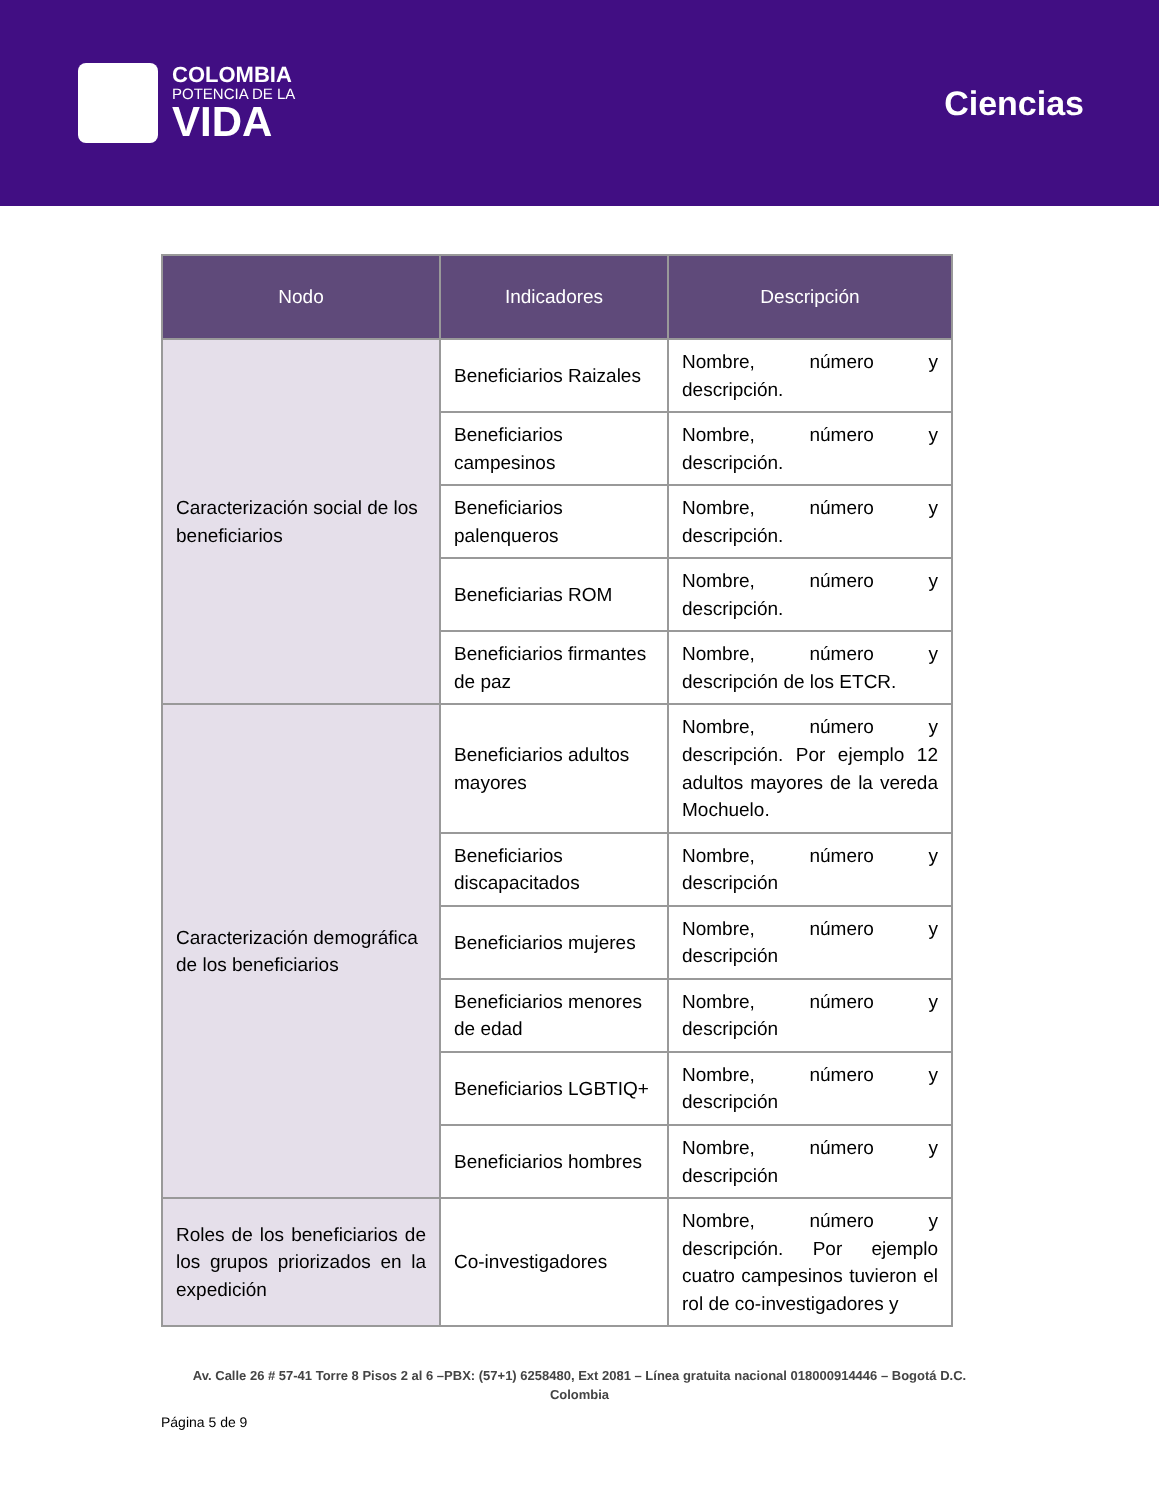COLOMBIA
POTENCIA DE LA
VIDA
Ciencias
| Nodo | Indicadores | Descripción |
| --- | --- | --- |
| Caracterización social de los beneficiarios | Beneficiarios Raizales | Nombre, número y descripción. |
| | Beneficiarios campesinos | Nombre, número y descripción. |
| | Beneficiarios palenqueros | Nombre, número y descripción. |
| | Beneficiarias ROM | Nombre, número y descripción. |
| | Beneficiarios firmantes de paz | Nombre, número y descripción de los ETCR. |
| Caracterización demográfica de los beneficiarios | Beneficiarios adultos mayores | Nombre, número y descripción. Por ejemplo 12 adultos mayores de la vereda Mochuelo. |
| | Beneficiarios discapacitados | Nombre, número y descripción |
| | Beneficiarios mujeres | Nombre, número y descripción |
| | Beneficiarios menores de edad | Nombre, número y descripción |
| | Beneficiarios LGBTIQ+ | Nombre, número y descripción |
| | Beneficiarios hombres | Nombre, número y descripción |
| Roles de los beneficiarios de los grupos priorizados en la expedición | Co-investigadores | Nombre, número y descripción. Por ejemplo cuatro campesinos tuvieron el rol de co-investigadores y |
Av. Calle 26 # 57-41 Torre 8 Pisos 2 al 6 –PBX: (57+1) 6258480, Ext 2081 – Línea gratuita nacional 018000914446 – Bogotá D.C.
Colombia
Página 5 de 9